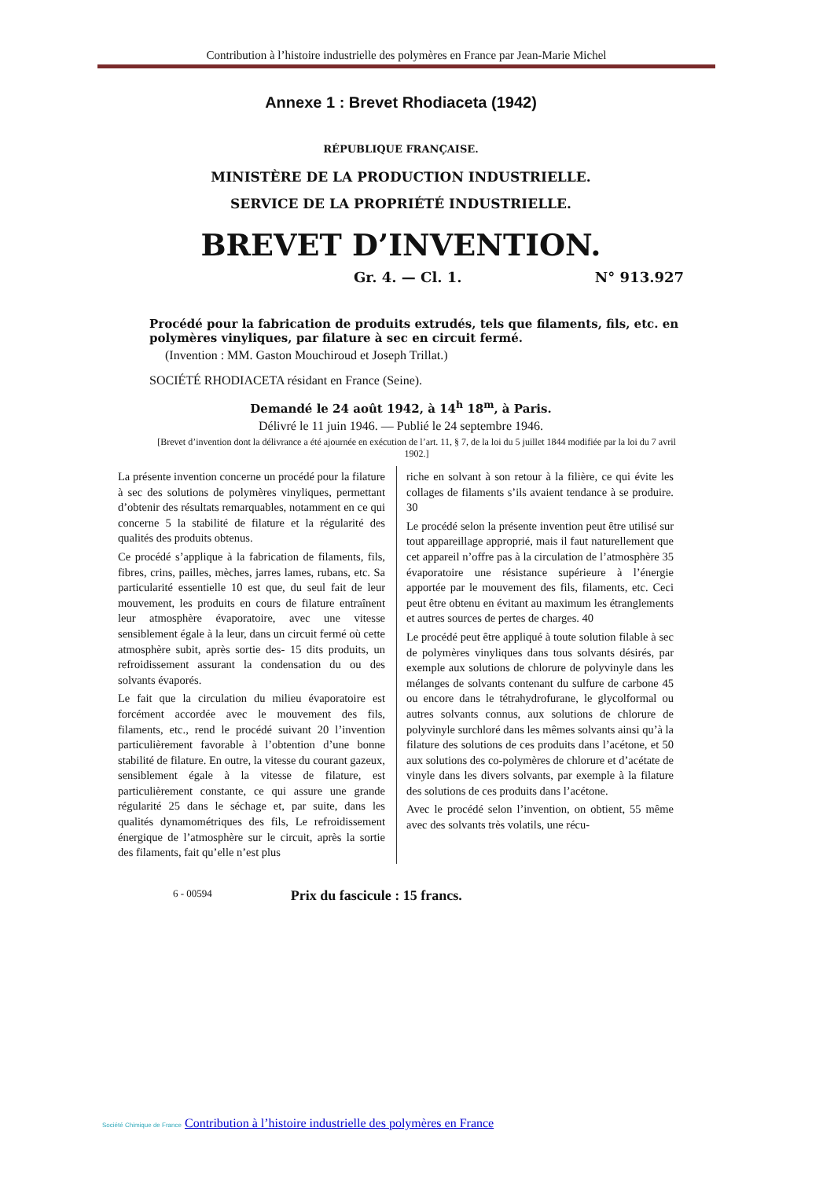Contribution à l’histoire industrielle des polymères en France par Jean-Marie Michel
Annexe 1 : Brevet Rhodiaceta (1942)
RÉPUBLIQUE FRANÇAISE.
MINISTÈRE DE LA PRODUCTION INDUSTRIELLE.
SERVICE DE LA PROPRIÉTÉ INDUSTRIELLE.
BREVET D’INVENTION.
Gr. 4. — Cl. 1. N° 913.927
Procédé pour la fabrication de produits extrudés, tels que filaments, fils, etc. en polymères vinyliques, par filature à sec en circuit fermé.
(Invention : MM. Gaston Mouchiroud et Joseph Trillat.)
SOCIÉTÉ RHODIACETA résidant en France (Seine).
Demandé le 24 août 1942, à 14<sup>h</sup> 18<sup>m</sup>, à Paris.
Délivré le 11 juin 1946. — Publié le 24 septembre 1946.
[Brevet d’invention dont la délivrance a été ajournée en exécution de l’art. 11, § 7, de la loi du 5 juillet 1844 modifiée par la loi du 7 avril 1902.]
La présente invention concerne un procédé pour la filature à sec des solutions de polymères vinyliques, permettant d’obtenir des résultats remarquables, notamment en ce qui concerne 5 la stabilité de filature et la régularité des qualités des produits obtenus.
Ce procédé s’applique à la fabrication de filaments, fils, fibres, crins, pailles, mèches, jarres lames, rubans, etc. Sa particularité essentielle 10 est que, du seul fait de leur mouvement, les produits en cours de filature entraînent leur atmosphère évaporatoire, avec une vitesse sensiblement égale à la leur, dans un circuit fermé où cette atmosphère subit, après sortie des- 15 dits produits, un refroidissement assurant la condensation du ou des solvants évaporés.
Le fait que la circulation du milieu évaporatoire est forcément accordée avec le mouvement des fils, filaments, etc., rend le procédé suivant 20 l’invention particulièrement favorable à l’obtention d’une bonne stabilité de filature. En outre, la vitesse du courant gazeux, sensiblement égale à la vitesse de filature, est particulièrement constante, ce qui assure une grande régularité 25 dans le séchage et, par suite, dans les qualités dynamométriques des fils, Le refroidissement énergique de l’atmosphère sur le circuit, après la sortie des filaments, fait qu’elle n’est plus
riche en solvant à son retour à la filière, ce qui évite les collages de filaments s’ils avaient tendance à se produire. 30
Le procédé selon la présente invention peut être utilisé sur tout appareillage approprié, mais il faut naturellement que cet appareil n’offre pas à la circulation de l’atmosphère 35 évaporatoire une résistance supérieure à l’énergie apportée par le mouvement des fils, filaments, etc. Ceci peut être obtenu en évitant au maximum les étranglements et autres sources de pertes de charges. 40
Le procédé peut être appliqué à toute solution filable à sec de polymères vinyliques dans tous solvants désirés, par exemple aux solutions de chlorure de polyvinyle dans les mélanges de solvants contenant du sulfure de carbone 45 ou encore dans le tétrahydrofurane, le glycolformal ou autres solvants connus, aux solutions de chlorure de polyvinyle surchloré dans les mêmes solvants ainsi qu’à la filature des solutions de ces produits dans l’acétone, et 50 aux solutions des co-polymères de chlorure et d’acétate de vinyle dans les divers solvants, par exemple à la filature des solutions de ces produits dans l’acétone.
Avec le procédé selon l’invention, on obtient, 55 même avec des solvants très volatils, une récu-
6 - 00594 Prix du fascicule : 15 francs.
Société Chimique de France Contribution à l’histoire industrielle des polymères en France